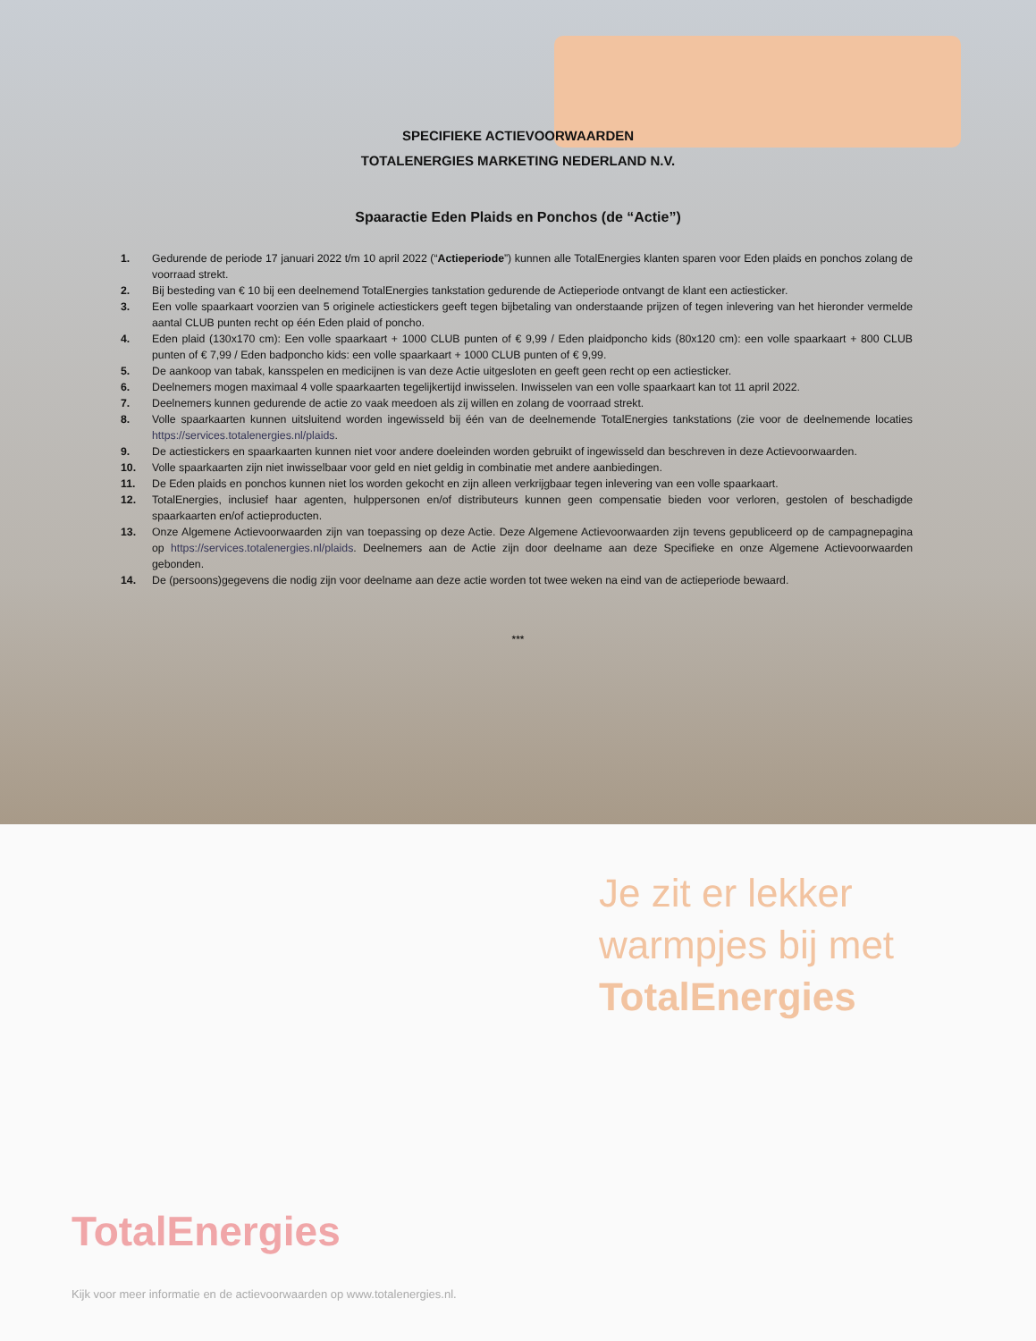SPECIFIEKE ACTIEVOORWAARDEN
TOTALENERGIES MARKETING NEDERLAND N.V.
Spaaractie Eden Plaids en Ponchos (de “Actie”)
1. Gedurende de periode 17 januari 2022 t/m 10 april 2022 (“Actieperiode”) kunnen alle TotalEnergies klanten sparen voor Eden plaids en ponchos zolang de voorraad strekt.
2. Bij besteding van € 10 bij een deelnemend TotalEnergies tankstation gedurende de Actieperiode ontvangt de klant een actiesticker.
3. Een volle spaarkaart voorzien van 5 originele actiestickers geeft tegen bijbetaling van onderstaande prijzen of tegen inlevering van het hieronder vermelde aantal CLUB punten recht op één Eden plaid of poncho.
4. Eden plaid (130x170 cm): Een volle spaarkaart + 1000 CLUB punten of € 9,99 / Eden plaidponcho kids (80x120 cm): een volle spaarkaart + 800 CLUB punten of € 7,99 / Eden badponcho kids: een volle spaarkaart + 1000 CLUB punten of € 9,99.
5. De aankoop van tabak, kansspelen en medicijnen is van deze Actie uitgesloten en geeft geen recht op een actiesticker.
6. Deelnemers mogen maximaal 4 volle spaarkaarten tegelijkertijd inwisselen. Inwisselen van een volle spaarkaart kan tot 11 april 2022.
7. Deelnemers kunnen gedurende de actie zo vaak meedoen als zij willen en zolang de voorraad strekt.
8. Volle spaarkaarten kunnen uitsluitend worden ingewisseld bij één van de deelnemende TotalEnergies tankstations (zie voor de deelnemende locaties https://services.totalenergies.nl/plaids.
9. De actiestickers en spaarkaarten kunnen niet voor andere doeleinden worden gebruikt of ingewisseld dan beschreven in deze Actievoorwaarden.
10. Volle spaarkaarten zijn niet inwisselbaar voor geld en niet geldig in combinatie met andere aanbiedingen.
11. De Eden plaids en ponchos kunnen niet los worden gekocht en zijn alleen verkrijgbaar tegen inlevering van een volle spaarkaart.
12. TotalEnergies, inclusief haar agenten, hulppersonen en/of distributeurs kunnen geen compensatie bieden voor verloren, gestolen of beschadigde spaarkaarten en/of actieproducten.
13. Onze Algemene Actievoorwaarden zijn van toepassing op deze Actie. Deze Algemene Actievoorwaarden zijn tevens gepubliceerd op de campagnepagina op https://services.totalenergies.nl/plaids. Deelnemers aan de Actie zijn door deelname aan deze Specifieke en onze Algemene Actievoorwaarden gebonden.
14. De (persoons)gegevens die nodig zijn voor deelname aan deze actie worden tot twee weken na eind van de actieperiode bewaard.
***
Je zit er lekker
warmpjes bij met
TotalEnergies
TotalEnergies
Kijk voor meer informatie en de actievoorwaarden op www.totalenergies.nl.